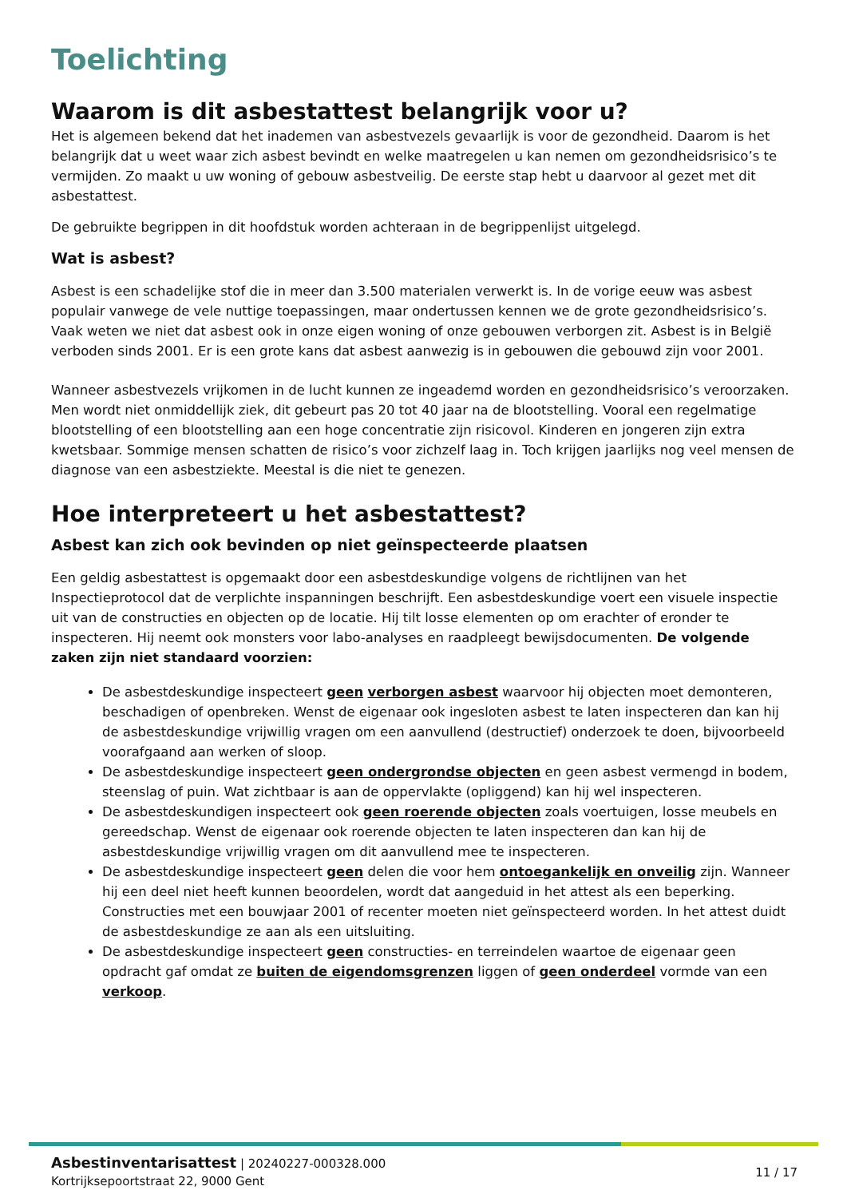Toelichting
Waarom is dit asbestattest belangrijk voor u?
Het is algemeen bekend dat het inademen van asbestvezels gevaarlijk is voor de gezondheid. Daarom is het belangrijk dat u weet waar zich asbest bevindt en welke maatregelen u kan nemen om gezondheidsrisico’s te vermijden. Zo maakt u uw woning of gebouw asbestveilig. De eerste stap hebt u daarvoor al gezet met dit asbestattest.
De gebruikte begrippen in dit hoofdstuk worden achteraan in de begrippenlijst uitgelegd.
Wat is asbest?
Asbest is een schadelijke stof die in meer dan 3.500 materialen verwerkt is. In de vorige eeuw was asbest populair vanwege de vele nuttige toepassingen, maar ondertussen kennen we de grote gezondheidsrisico’s. Vaak weten we niet dat asbest ook in onze eigen woning of onze gebouwen verborgen zit. Asbest is in België verboden sinds 2001. Er is een grote kans dat asbest aanwezig is in gebouwen die gebouwd zijn voor 2001.
Wanneer asbestvezels vrijkomen in de lucht kunnen ze ingeademd worden en gezondheidsrisico’s veroorzaken. Men wordt niet onmiddellijk ziek, dit gebeurt pas 20 tot 40 jaar na de blootstelling. Vooral een regelmatige blootstelling of een blootstelling aan een hoge concentratie zijn risicovol. Kinderen en jongeren zijn extra kwetsbaar. Sommige mensen schatten de risico’s voor zichzelf laag in. Toch krijgen jaarlijks nog veel mensen de diagnose van een asbestziekte. Meestal is die niet te genezen.
Hoe interpreteert u het asbestattest?
Asbest kan zich ook bevinden op niet geïnspecteerde plaatsen
Een geldig asbestattest is opgemaakt door een asbestdeskundige volgens de richtlijnen van het Inspectieprotocol dat de verplichte inspanningen beschrijft. Een asbestdeskundige voert een visuele inspectie uit van de constructies en objecten op de locatie. Hij tilt losse elementen op om erachter of eronder te inspecteren. Hij neemt ook monsters voor labo-analyses en raadpleegt bewijsdocumenten. De volgende zaken zijn niet standaard voorzien:
De asbestdeskundige inspecteert geen verborgen asbest waarvoor hij objecten moet demonteren, beschadigen of openbreken. Wenst de eigenaar ook ingesloten asbest te laten inspecteren dan kan hij de asbestdeskundige vrijwillig vragen om een aanvullend (destructief) onderzoek te doen, bijvoorbeeld voorafgaand aan werken of sloop.
De asbestdeskundige inspecteert geen ondergrondse objecten en geen asbest vermengd in bodem, steenslag of puin. Wat zichtbaar is aan de oppervlakte (opliggend) kan hij wel inspecteren.
De asbestdeskundigen inspecteert ook geen roerende objecten zoals voertuigen, losse meubels en gereedschap. Wenst de eigenaar ook roerende objecten te laten inspecteren dan kan hij de asbestdeskundige vrijwillig vragen om dit aanvullend mee te inspecteren.
De asbestdeskundige inspecteert geen delen die voor hem ontoegankelijk en onveilig zijn. Wanneer hij een deel niet heeft kunnen beoordelen, wordt dat aangeduid in het attest als een beperking. Constructies met een bouwjaar 2001 of recenter moeten niet geïnspecteerd worden. In het attest duidt de asbestdeskundige ze aan als een uitsluiting.
De asbestdeskundige inspecteert geen constructies- en terreindelen waartoe de eigenaar geen opdracht gaf omdat ze buiten de eigendomsgrenzen liggen of geen onderdeel vormde van een verkoop.
Asbestinventarisattest | 20240227-000328.000
Kortrijksepoortstraat 22, 9000 Gent
11 / 17